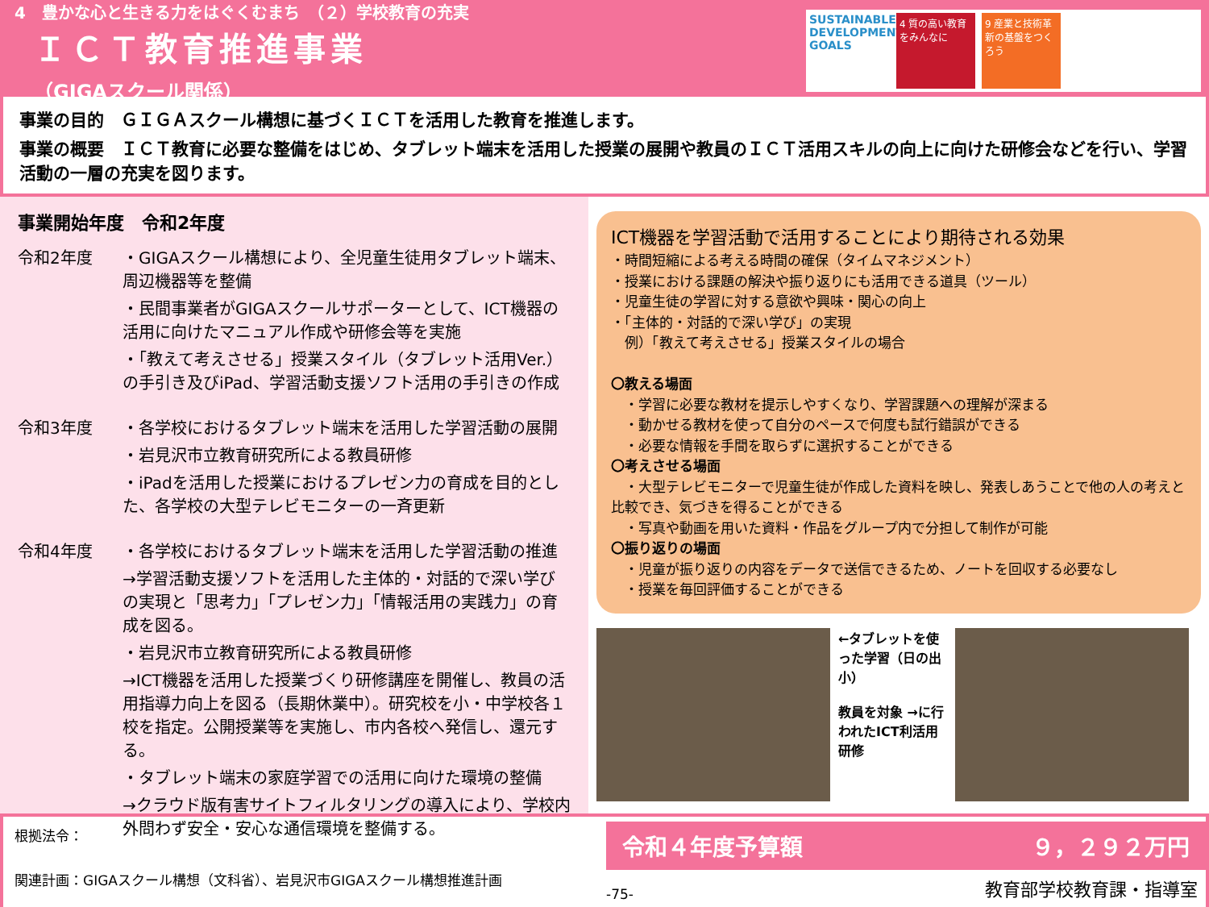4　豊かな心と生きる力をはぐくむまち　（２）学校教育の充実
ＩＣＴ教育推進事業
（GIGAスクール関係）
SUSTAINABLE DEVELOPMENT GOALS
4 質の高い教育をみんなに
9 産業と技術革新の基盤をつくろう
事業の目的　ＧＩＧＡスクール構想に基づくＩＣＴを活用した教育を推進します。
事業の概要　ＩＣＴ教育に必要な整備をはじめ、タブレット端末を活用した授業の展開や教員のＩＣＴ活用スキルの向上に向けた研修会などを行い、学習活動の一層の充実を図ります。
事業開始年度　令和2年度
令和2年度 ・GIGAスクール構想により、全児童生徒用タブレット端末、周辺機器等を整備
・民間事業者がGIGAスクールサポーターとして、ICT機器の活用に向けたマニュアル作成や研修会等を実施
・「教えて考えさせる」授業スタイル（タブレット活用Ver.）の手引き及びiPad、学習活動支援ソフト活用の手引きの作成
令和3年度 ・各学校におけるタブレット端末を活用した学習活動の展開
・岩見沢市立教育研究所による教員研修
・iPadを活用した授業におけるプレゼン力の育成を目的とした、各学校の大型テレビモニターの一斉更新
令和4年度 ・各学校におけるタブレット端末を活用した学習活動の推進
→学習活動支援ソフトを活用した主体的・対話的で深い学びの実現と「思考力」「プレゼン力」「情報活用の実践力」の育成を図る。
・岩見沢市立教育研究所による教員研修
→ICT機器を活用した授業づくり研修講座を開催し、教員の活用指導力向上を図る（長期休業中）。研究校を小・中学校各１校を指定。公開授業等を実施し、市内各校へ発信し、還元する。
・タブレット端末の家庭学習での活用に向けた環境の整備
→クラウド版有害サイトフィルタリングの導入により、学校内外問わず安全・安心な通信環境を整備する。
ICT機器を学習活動で活用することにより期待される効果
・時間短縮による考える時間の確保（タイムマネジメント）
・授業における課題の解決や振り返りにも活用できる道具（ツール）
・児童生徒の学習に対する意欲や興味・関心の向上
・「主体的・対話的で深い学び」の実現
　例）「教えて考えさせる」授業スタイルの場合
〇教える場面
　・学習に必要な教材を提示しやすくなり、学習課題への理解が深まる
　・動かせる教材を使って自分のペースで何度も試行錯誤ができる
　・必要な情報を手間を取らずに選択することができる
〇考えさせる場面
　・大型テレビモニターで児童生徒が作成した資料を映し、発表しあうことで他の人の考えと比較でき、気づきを得ることができる
　・写真や動画を用いた資料・作品をグループ内で分担して制作が可能
〇振り返りの場面
　・児童が振り返りの内容をデータで送信できるため、ノートを回収する必要なし
　・授業を毎回評価することができる
←タブレットを使った学習（日の出小）
教員を対象 →に行われたICT利活用研修
根拠法令：
関連計画：GIGAスクール構想（文科省）、岩見沢市GIGAスクール構想推進計画
令和４年度予算額 ９，２９２万円
-75- 教育部学校教育課・指導室